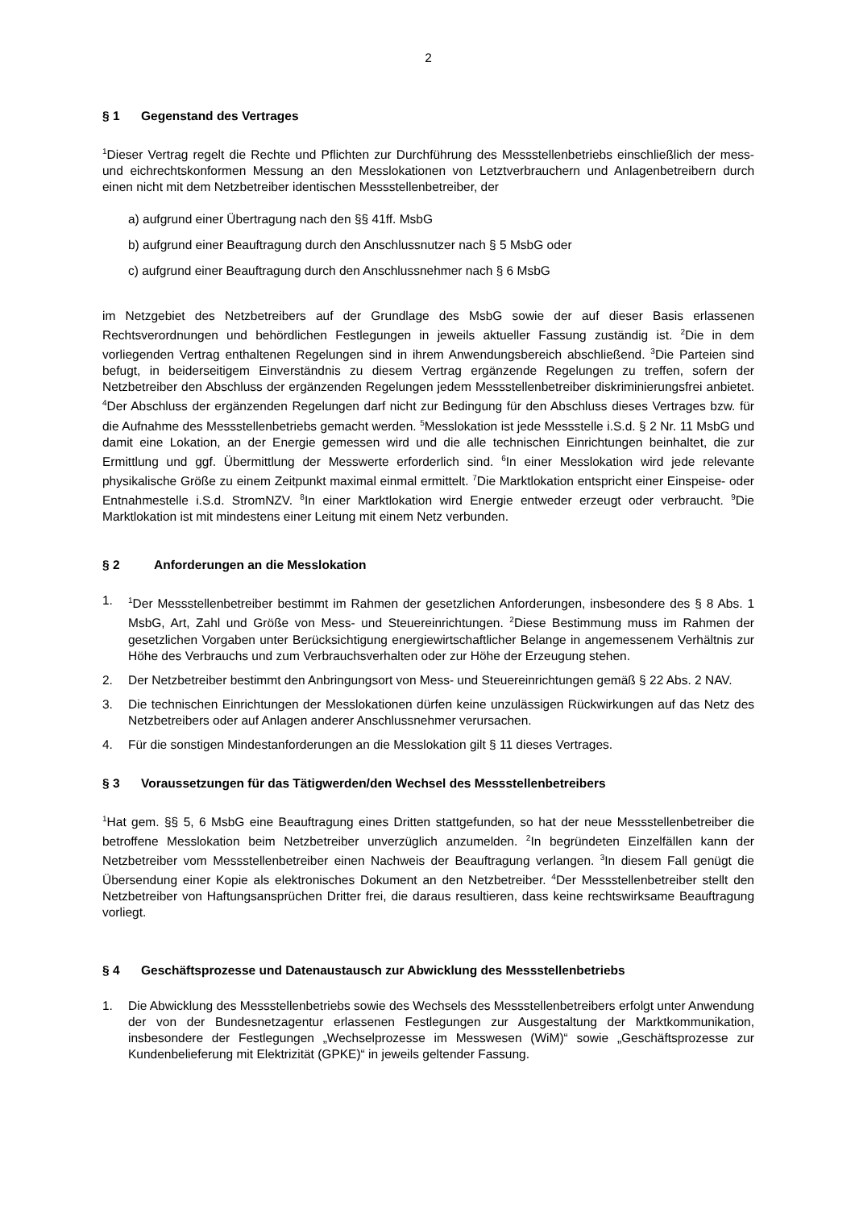2
§ 1 Gegenstand des Vertrages
<sup>1</sup> Dieser Vertrag regelt die Rechte und Pflichten zur Durchführung des Messstellenbetriebs einschließlich der mess- und eichrechtskonformen Messung an den Messlokationen von Letztverbrauchern und Anlagenbetreibern durch einen nicht mit dem Netzbetreiber identischen Messstellenbetreiber, der
a) aufgrund einer Übertragung nach den §§ 41ff. MsbG
b) aufgrund einer Beauftragung durch den Anschlussnutzer nach § 5 MsbG oder
c) aufgrund einer Beauftragung durch den Anschlussnehmer nach § 6 MsbG
im Netzgebiet des Netzbetreibers auf der Grundlage des MsbG sowie der auf dieser Basis erlassenen Rechtsverordnungen und behördlichen Festlegungen in jeweils aktueller Fassung zuständig ist. <sup>2</sup>Die in dem vorliegenden Vertrag enthaltenen Regelungen sind in ihrem Anwendungsbereich abschließend. <sup>3</sup>Die Parteien sind befugt, in beiderseitigem Einverständnis zu diesem Vertrag ergänzende Regelungen zu treffen, sofern der Netzbetreiber den Abschluss der ergänzenden Regelungen jedem Messstellenbetreiber diskriminierungsfrei anbietet. <sup>4</sup>Der Abschluss der ergänzenden Regelungen darf nicht zur Bedingung für den Abschluss dieses Vertrages bzw. für die Aufnahme des Messstellenbetriebs gemacht werden. <sup>5</sup>Messlokation ist jede Messstelle i.S.d. § 2 Nr. 11 MsbG und damit eine Lokation, an der Energie gemessen wird und die alle technischen Einrichtungen beinhaltet, die zur Ermittlung und ggf. Übermittlung der Messwerte erforderlich sind. <sup>6</sup>In einer Messlokation wird jede relevante physikalische Größe zu einem Zeitpunkt maximal einmal ermittelt. <sup>7</sup>Die Marktlokation entspricht einer Einspeise- oder Entnahmestelle i.S.d. StromNZV. <sup>8</sup>In einer Marktlokation wird Energie entweder erzeugt oder verbraucht. <sup>9</sup>Die Marktlokation ist mit mindestens einer Leitung mit einem Netz verbunden.
§ 2 Anforderungen an die Messlokation
1. <sup>1</sup>Der Messstellenbetreiber bestimmt im Rahmen der gesetzlichen Anforderungen, insbesondere des § 8 Abs. 1 MsbG, Art, Zahl und Größe von Mess- und Steuereinrichtungen. <sup>2</sup>Diese Bestimmung muss im Rahmen der gesetzlichen Vorgaben unter Berücksichtigung energiewirtschaftlicher Belange in angemessenem Verhältnis zur Höhe des Verbrauchs und zum Verbrauchsverhalten oder zur Höhe der Erzeugung stehen.
2. Der Netzbetreiber bestimmt den Anbringungsort von Mess- und Steuereinrichtungen gemäß § 22 Abs. 2 NAV.
3. Die technischen Einrichtungen der Messlokationen dürfen keine unzulässigen Rückwirkungen auf das Netz des Netzbetreibers oder auf Anlagen anderer Anschlussnehmer verursachen.
4. Für die sonstigen Mindestanforderungen an die Messlokation gilt § 11 dieses Vertrages.
§ 3 Voraussetzungen für das Tätigwerden/den Wechsel des Messstellenbetreibers
<sup>1</sup> Hat gem. §§ 5, 6 MsbG eine Beauftragung eines Dritten stattgefunden, so hat der neue Messstellenbetreiber die betroffene Messlokation beim Netzbetreiber unverzüglich anzumelden. <sup>2</sup>In begründeten Einzelfällen kann der Netzbetreiber vom Messstellenbetreiber einen Nachweis der Beauftragung verlangen. <sup>3</sup>In diesem Fall genügt die Übersendung einer Kopie als elektronisches Dokument an den Netzbetreiber. <sup>4</sup>Der Messstellenbetreiber stellt den Netzbetreiber von Haftungsansprüchen Dritter frei, die daraus resultieren, dass keine rechtswirksame Beauftragung vorliegt.
§ 4 Geschäftsprozesse und Datenaustausch zur Abwicklung des Messstellenbetriebs
1. Die Abwicklung des Messstellenbetriebs sowie des Wechsels des Messstellenbetreibers erfolgt unter Anwendung der von der Bundesnetzagentur erlassenen Festlegungen zur Ausgestaltung der Marktkommunikation, insbesondere der Festlegungen „Wechselprozesse im Messwesen (WiM)“ sowie „Geschäftsprozesse zur Kundenbelieferung mit Elektrizität (GPKE)“ in jeweils geltender Fassung.